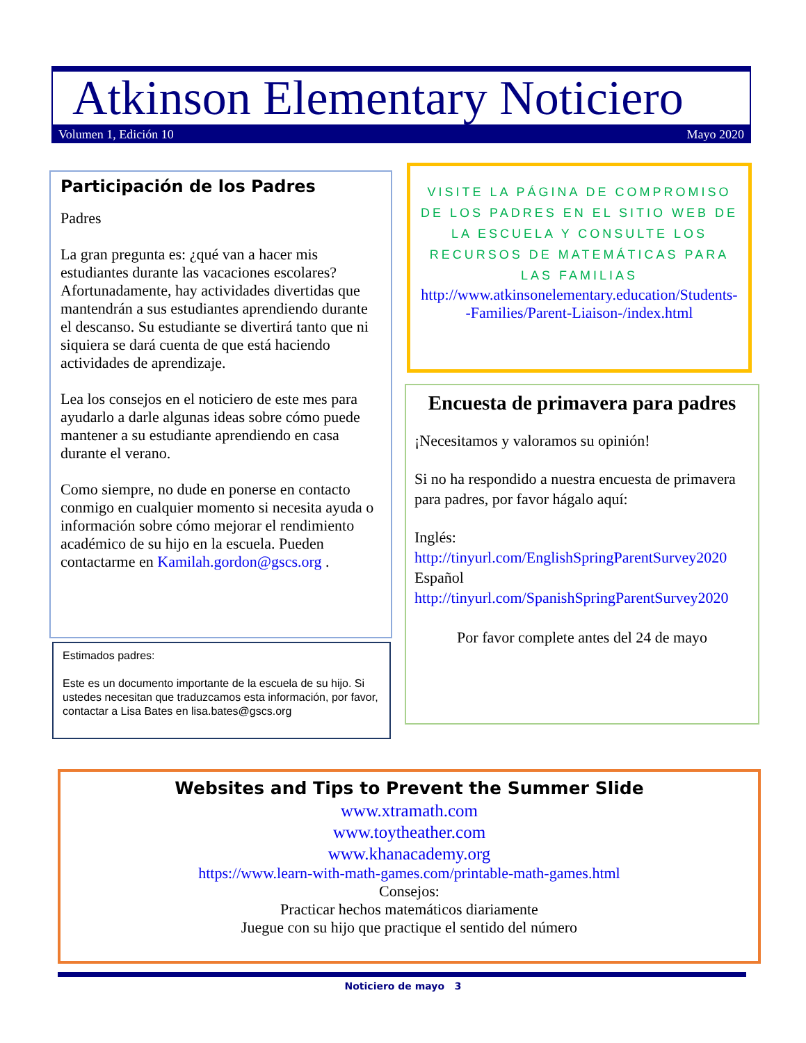Atkinson Elementary Noticiero
Volumen 1, Edición 10 Mayo 2020
Participación de los Padres
Padres
La gran pregunta es: ¿qué van a hacer mis estudiantes durante las vacaciones escolares? Afortunadamente, hay actividades divertidas que mantendrán a sus estudiantes aprendiendo durante el descanso. Su estudiante se divertirá tanto que ni siquiera se dará cuenta de que está haciendo actividades de aprendizaje.
Lea los consejos en el noticiero de este mes para ayudarlo a darle algunas ideas sobre cómo puede mantener a su estudiante aprendiendo en casa durante el verano.
Como siempre, no dude en ponerse en contacto conmigo en cualquier momento si necesita ayuda o información sobre cómo mejorar el rendimiento académico de su hijo en la escuela. Pueden contactarme en Kamilah.gordon@gscs.org .
Estimados padres:
Este es un documento importante de la escuela de su hijo. Si ustedes necesitan que traduzcamos esta información, por favor, contactar a Lisa Bates en lisa.bates@gscs.org
VISITE LA PÁGINA DE COMPROMISO DE LOS PADRES EN EL SITIO WEB DE LA ESCUELA Y CONSULTE LOS RECURSOS DE MATEMÁTICAS PARA LAS FAMILIAS
http://www.atkinsonelementary.education/Students--Families/Parent-Liaison-/index.html
Encuesta de primavera para padres
¡Necesitamos y valoramos su opinión!
Si no ha respondido a nuestra encuesta de primavera para padres, por favor hágalo aquí:
Inglés:
http://tinyurl.com/EnglishSpringParentSurvey2020
Español
http://tinyurl.com/SpanishSpringParentSurvey2020
Por favor complete antes del 24 de mayo
Websites and Tips to Prevent the Summer Slide
www.xtramath.com
www.toytheather.com
www.khanacademy.org
https://www.learn-with-math-games.com/printable-math-games.html
Consejos:
Practicar hechos matemáticos diariamente
Juegue con su hijo que practique el sentido del número
Noticiero de mayo 3